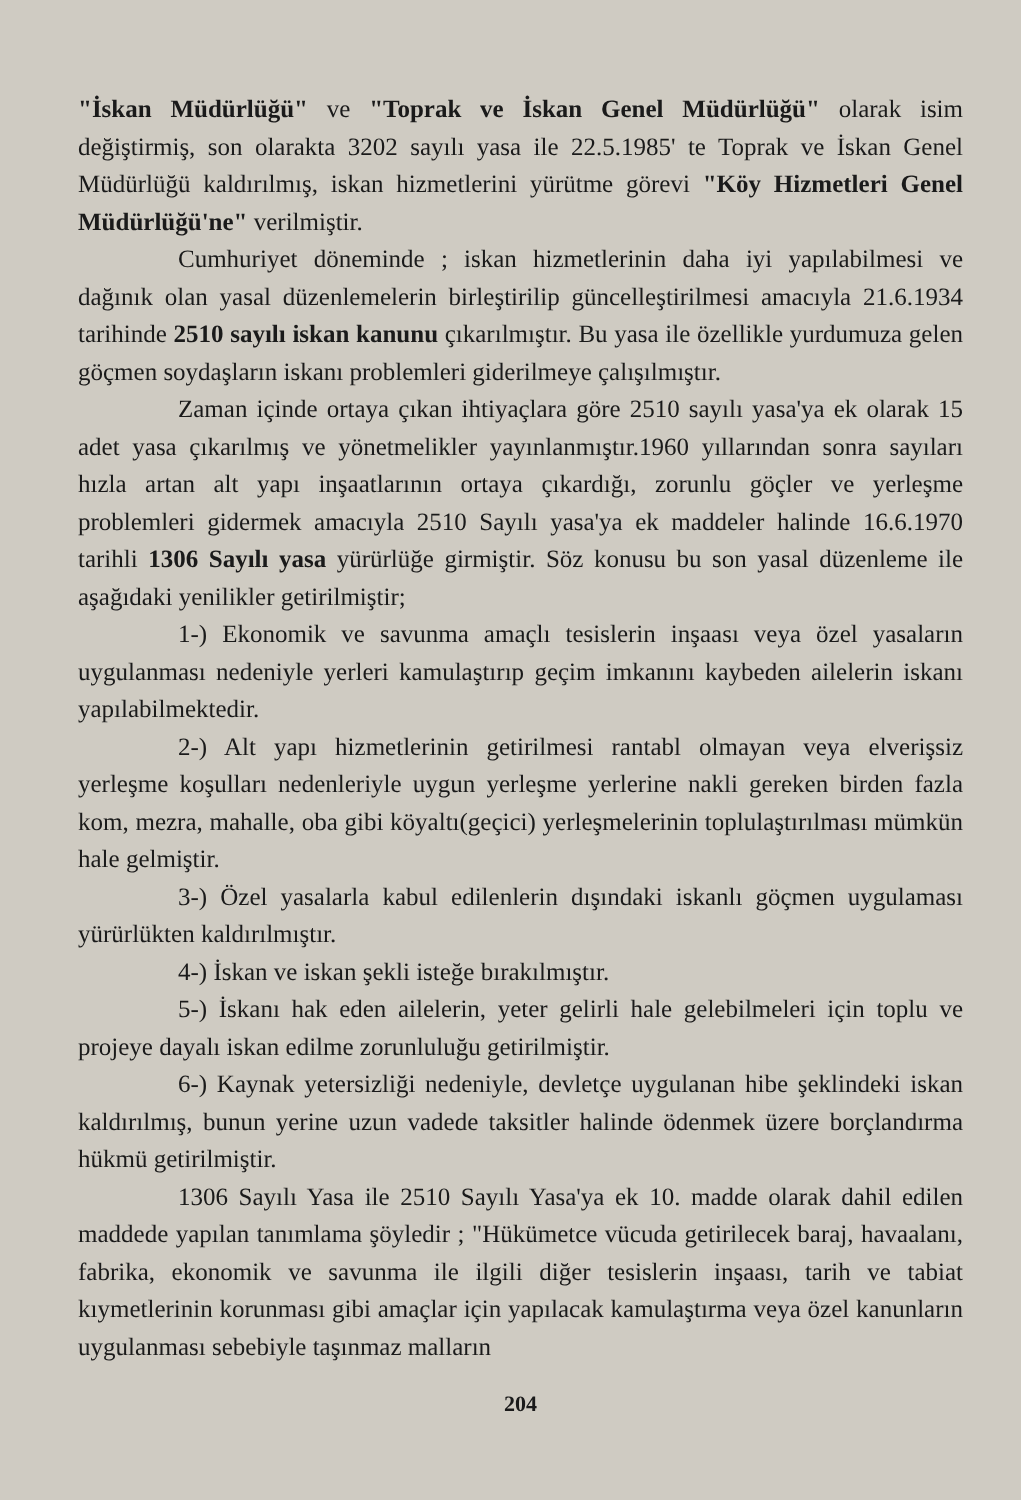"İskan Müdürlüğü" ve "Toprak ve İskan Genel Müdürlüğü" olarak isim değiştirmiş, son olarakta 3202 sayılı yasa ile 22.5.1985' te Toprak ve İskan Genel Müdürlüğü kaldırılmış, iskan hizmetlerini yürütme görevi "Köy Hizmetleri Genel Müdürlüğü'ne" verilmiştir.
Cumhuriyet döneminde ; iskan hizmetlerinin daha iyi yapılabilmesi ve dağınık olan yasal düzenlemelerin birleştirilip güncelleştirilmesi amacıyla 21.6.1934 tarihinde 2510 sayılı iskan kanunu çıkarılmıştır. Bu yasa ile özellikle yurdumuza gelen göçmen soydaşların iskanı problemleri giderilmeye çalışılmıştır.
Zaman içinde ortaya çıkan ihtiyaçlara göre 2510 sayılı yasa'ya ek olarak 15 adet yasa çıkarılmış ve yönetmelikler yayınlanmıştır.1960 yıllarından sonra sayıları hızla artan alt yapı inşaatlarının ortaya çıkardığı, zorunlu göçler ve yerleşme problemleri gidermek amacıyla 2510 Sayılı yasa'ya ek maddeler halinde 16.6.1970 tarihli 1306 Sayılı yasa yürürlüğe girmiştir. Söz konusu bu son yasal düzenleme ile aşağıdaki yenilikler getirilmiştir;
1-) Ekonomik ve savunma amaçlı tesislerin inşaası veya özel yasaların uygulanması nedeniyle yerleri kamulaştırıp geçim imkanını kaybeden ailelerin iskanı yapılabilmektedir.
2-) Alt yapı hizmetlerinin getirilmesi rantabl olmayan veya elverişsiz yerleşme koşulları nedenleriyle uygun yerleşme yerlerine nakli gereken birden fazla kom, mezra, mahalle, oba gibi köyaltı(geçici) yerleşmelerinin toplulaştırılması mümkün hale gelmiştir.
3-) Özel yasalarla kabul edilenlerin dışındaki iskanlı göçmen uygulaması yürürlükten kaldırılmıştır.
4-) İskan ve iskan şekli isteğe bırakılmıştır.
5-) İskanı hak eden ailelerin, yeter gelirli hale gelebilmeleri için toplu ve projeye dayalı iskan edilme zorunluluğu getirilmiştir.
6-) Kaynak yetersizliği nedeniyle, devletçe uygulanan hibe şeklindeki iskan kaldırılmış, bunun yerine uzun vadede taksitler halinde ödenmek üzere borçlandırma hükmü getirilmiştir.
1306 Sayılı Yasa ile 2510 Sayılı Yasa'ya ek 10. madde olarak dahil edilen maddede yapılan tanımlama şöyledir ; "Hükümetce vücuda getirilecek baraj, havaalanı, fabrika, ekonomik ve savunma ile ilgili diğer tesislerin inşaası, tarih ve tabiat kıymetlerinin korunması gibi amaçlar için yapılacak kamulaştırma veya özel kanunların uygulanması sebebiyle taşınmaz malların
204